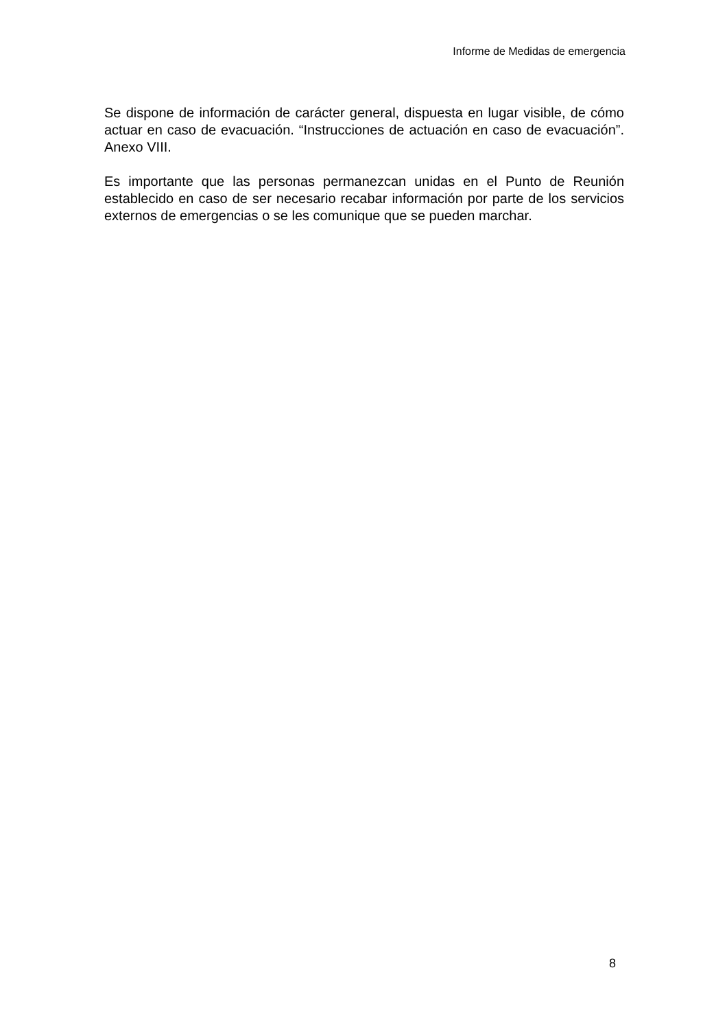Informe de Medidas de emergencia
Se dispone de información de carácter general, dispuesta en lugar visible, de cómo actuar en caso de evacuación. “Instrucciones de actuación en caso de evacuación”. Anexo VIII.
Es importante que las personas permanezcan unidas en el Punto de Reunión establecido en caso de ser necesario recabar información por parte de los servicios externos de emergencias o se les comunique que se pueden marchar.
8